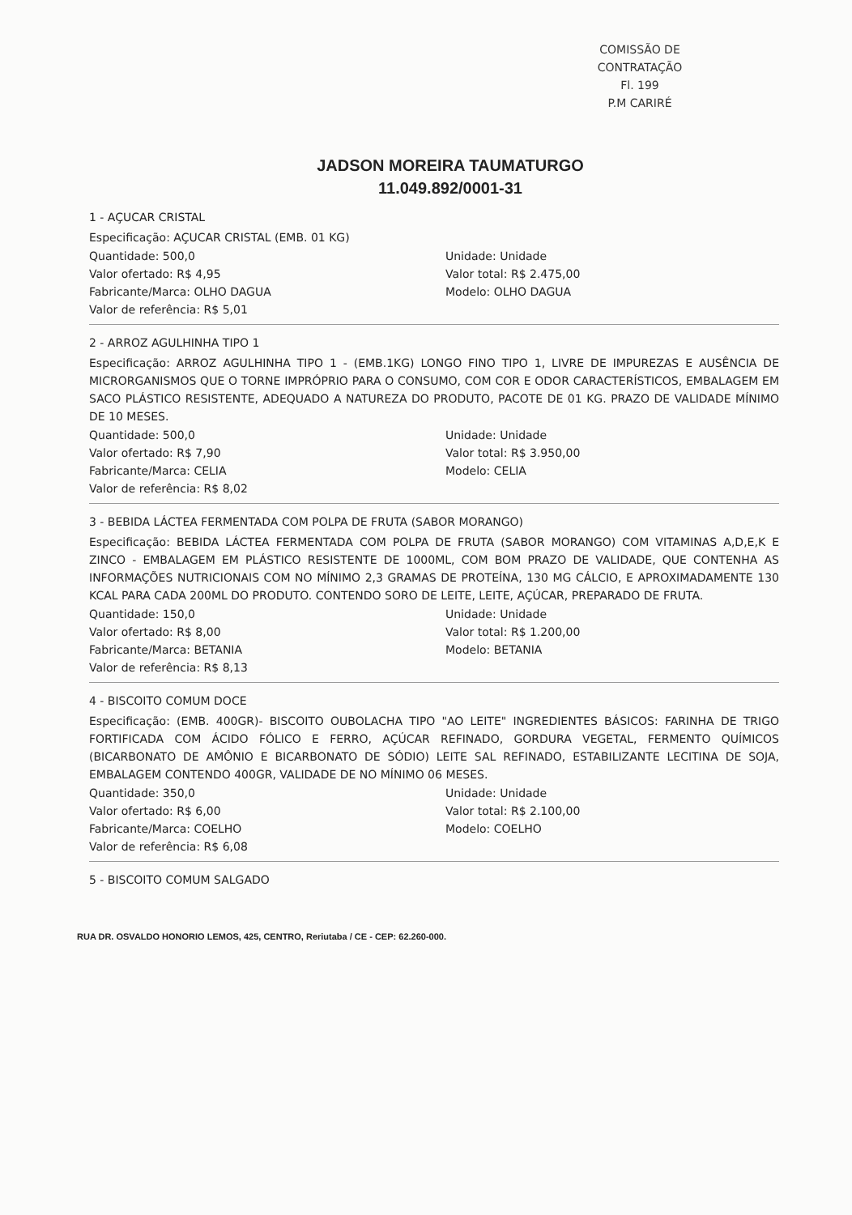COMISSÃO DE CONTRATAÇÃO
Fl. 199
P.M CARIRÉ
JADSON MOREIRA TAUMATURGO
11.049.892/0001-31
1 - AÇUCAR CRISTAL
Especificação: AÇUCAR CRISTAL (EMB. 01 KG)
Quantidade: 500,0
Unidade: Unidade
Valor ofertado: R$ 4,95
Valor total: R$ 2.475,00
Fabricante/Marca: OLHO DAGUA
Modelo: OLHO DAGUA
Valor de referência: R$ 5,01
2 - ARROZ AGULHINHA TIPO 1
Especificação: ARROZ AGULHINHA TIPO 1 - (EMB.1KG) LONGO FINO TIPO 1, LIVRE DE IMPUREZAS E AUSÊNCIA DE MICRORGANISMOS QUE O TORNE IMPRÓPRIO PARA O CONSUMO, COM COR E ODOR CARACTERÍSTICOS, EMBALAGEM EM SACO PLÁSTICO RESISTENTE, ADEQUADO A NATUREZA DO PRODUTO, PACOTE DE 01 KG. PRAZO DE VALIDADE MÍNIMO DE 10 MESES.
Quantidade: 500,0
Unidade: Unidade
Valor ofertado: R$ 7,90
Valor total: R$ 3.950,00
Fabricante/Marca: CELIA
Modelo: CELIA
Valor de referência: R$ 8,02
3 - BEBIDA LÁCTEA FERMENTADA COM POLPA DE FRUTA (SABOR MORANGO)
Especificação: BEBIDA LÁCTEA FERMENTADA COM POLPA DE FRUTA (SABOR MORANGO) COM VITAMINAS A,D,E,K E ZINCO - EMBALAGEM EM PLÁSTICO RESISTENTE DE 1000ML, COM BOM PRAZO DE VALIDADE, QUE CONTENHA AS INFORMAÇÕES NUTRICIONAIS COM NO MÍNIMO 2,3 GRAMAS DE PROTEÍNA, 130 MG CÁLCIO, E APROXIMADAMENTE 130 KCAL PARA CADA 200ML DO PRODUTO. CONTENDO SORO DE LEITE, LEITE, AÇÚCAR, PREPARADO DE FRUTA.
Quantidade: 150,0
Unidade: Unidade
Valor ofertado: R$ 8,00
Valor total: R$ 1.200,00
Fabricante/Marca: BETANIA
Modelo: BETANIA
Valor de referência: R$ 8,13
4 - BISCOITO COMUM DOCE
Especificação: (EMB. 400GR)- BISCOITO OUBOLACHA TIPO "AO LEITE" INGREDIENTES BÁSICOS: FARINHA DE TRIGO FORTIFICADA COM ÁCIDO FÓLICO E FERRO, AÇÚCAR REFINADO, GORDURA VEGETAL, FERMENTO QUÍMICOS (BICARBONATO DE AMÔNIO E BICARBONATO DE SÓDIO) LEITE SAL REFINADO, ESTABILIZANTE LECITINA DE SOJA, EMBALAGEM CONTENDO 400GR, VALIDADE DE NO MÍNIMO 06 MESES.
Quantidade: 350,0
Unidade: Unidade
Valor ofertado: R$ 6,00
Valor total: R$ 2.100,00
Fabricante/Marca: COELHO
Modelo: COELHO
Valor de referência: R$ 6,08
5 - BISCOITO COMUM SALGADO
RUA DR. OSVALDO HONORIO LEMOS, 425, CENTRO, Reriutaba / CE - CEP: 62.260-000.